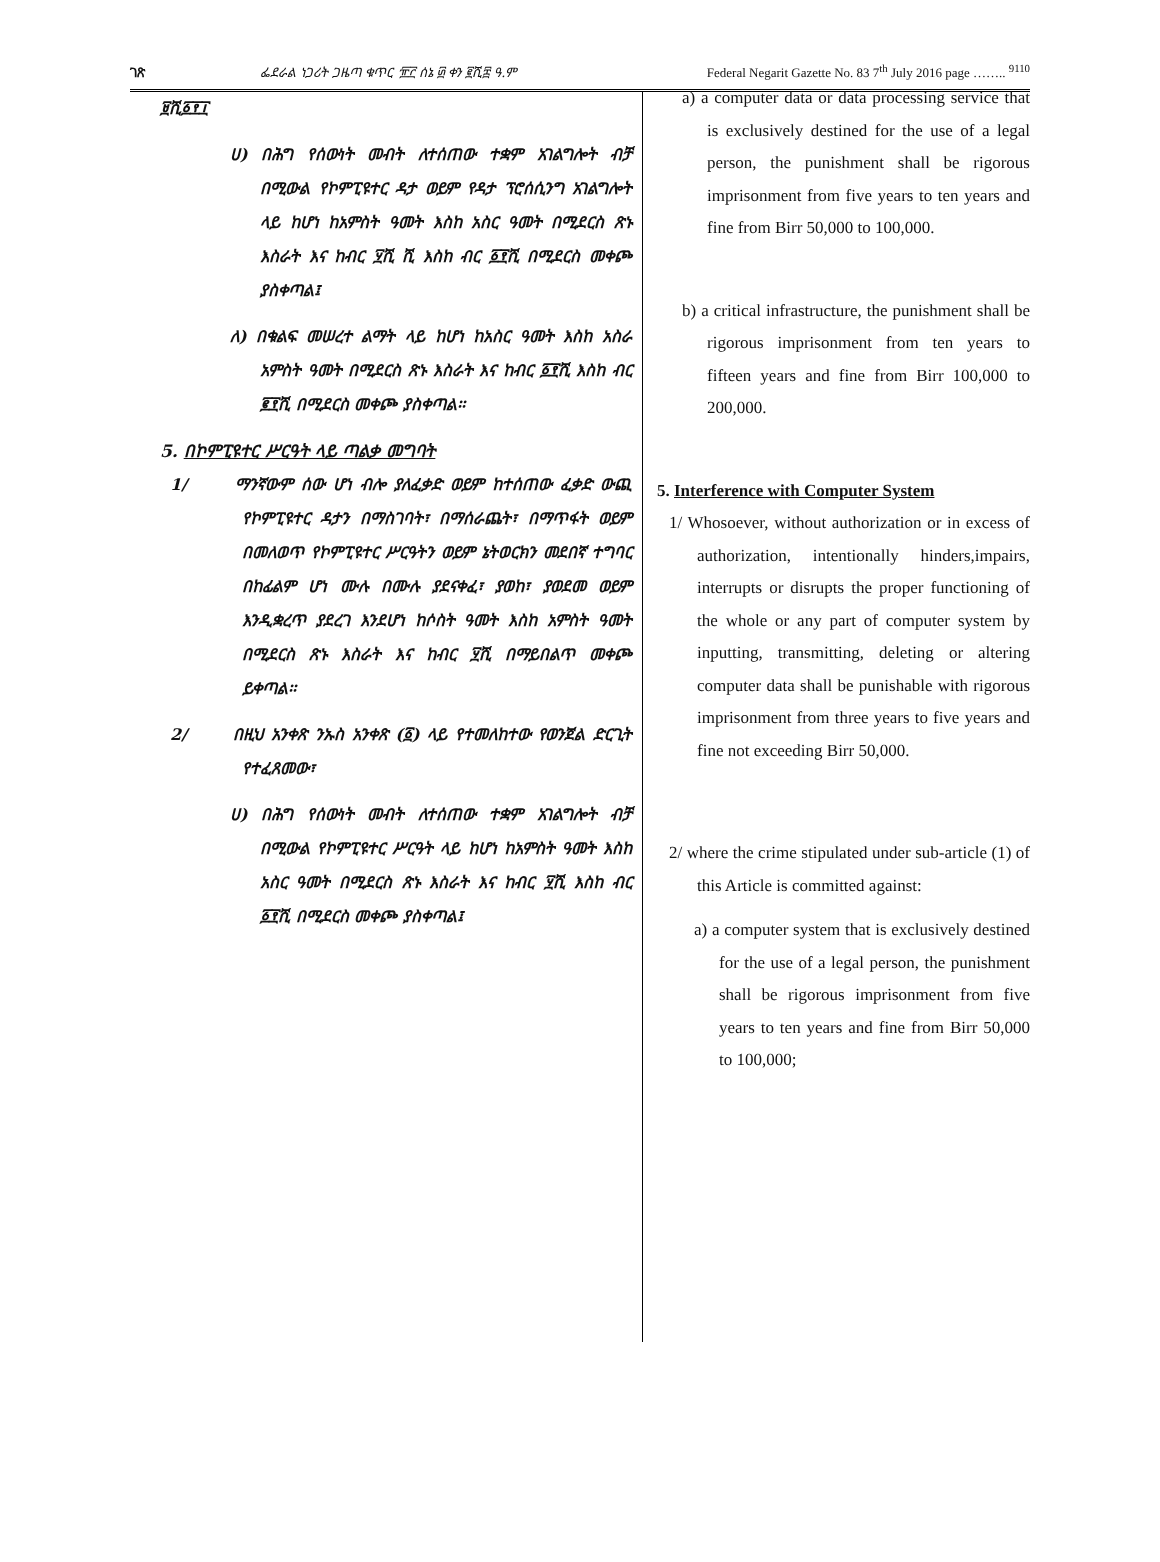ገጽ ፌደራል ነጋሪት ጋዜጣ ቁጥር ፹፫ ሰኔ ፴ ቀን ፪ሺ፰ ዓ.ም Federal Negarit Gazette No. 83 7<sup>th</sup> July 2016 page …….. <sup>9110</sup>
፱ሺ፩፻፲
ሀ) በሕግ የሰውነት መብት ለተሰጠው ተቋም አገልግሎት ብቻ በሚውል የኮምፒዩተር ዳታ ወይም የዳታ ፕሮሰሲንግ አገልግሎት ላይ ከሆነ ከአምስት ዓመት እስከ አስር ዓመት በሚደርስ ጽኑ እስራት እና ከብር ፶ሺ ሺ እስከ ብር ፩፻ሺ በሚደርስ መቀጮ ያስቀጣል፤
ለ) በቁልፍ መሠረተ ልማት ላይ ከሆነ ከአስር ዓመት እስከ አስራ አምስት ዓመት በሚደርስ ጽኑ እስራት እና ከብር ፩፻ሺ እስከ ብር ፪፻ሺ በሚደርስ መቀጮ ያስቀጣል፡፡
5. በኮምፒዩተር ሥርዓት ላይ ጣልቃ መግባት
1/ ማንኛውም ሰው ሆነ ብሎ ያለፈቃድ ወይም ከተሰጠው ፈቃድ ውጪ የኮምፒዩተር ዳታን በማስገባት፣ በማሰራጨት፣ በማጥፋት ወይም በመለወጥ የኮምፒዩተር ሥርዓትን ወይም ኔትወርክን መደበኛ ተግባር በከፊልም ሆነ ሙሉ በሙሉ ያደናቀፈ፣ ያወከ፣ ያወደመ ወይም እንዲቋረጥ ያደረገ እንደሆነ ከሶስት ዓመት እስከ አምስት ዓመት በሚደርስ ጽኑ እስራት እና ከብር ፶ሺ በማይበልጥ መቀጮ ይቀጣል፡፡
2/ በዚህ አንቀጽ ንኡስ አንቀጽ (፩) ላይ የተመለከተው የወንጀል ድርጊት የተፈጸመው፣
ሀ) በሕግ የሰውነት መብት ለተሰጠው ተቋም አገልግሎት ብቻ በሚውል የኮምፒዩተር ሥርዓት ላይ ከሆነ ከአምስት ዓመት እስከ አስር ዓመት በሚደርስ ጽኑ እስራት እና ከብር ፶ሺ እስከ ብር ፩፻ሺ በሚደርስ መቀጮ ያስቀጣል፤
a) a computer data or data processing service that is exclusively destined for the use of a legal person, the punishment shall be rigorous imprisonment from five years to ten years and fine from Birr 50,000 to 100,000.
b) a critical infrastructure, the punishment shall be rigorous imprisonment from ten years to fifteen years and fine from Birr 100,000 to 200,000.
5. Interference with Computer System
1/ Whosoever, without authorization or in excess of authorization, intentionally hinders,impairs, interrupts or disrupts the proper functioning of the whole or any part of computer system by inputting, transmitting, deleting or altering computer data shall be punishable with rigorous imprisonment from three years to five years and fine not exceeding Birr 50,000.
2/ where the crime stipulated under sub-article (1) of this Article is committed against:
a) a computer system that is exclusively destined for the use of a legal person, the punishment shall be rigorous imprisonment from five years to ten years and fine from Birr 50,000 to 100,000;